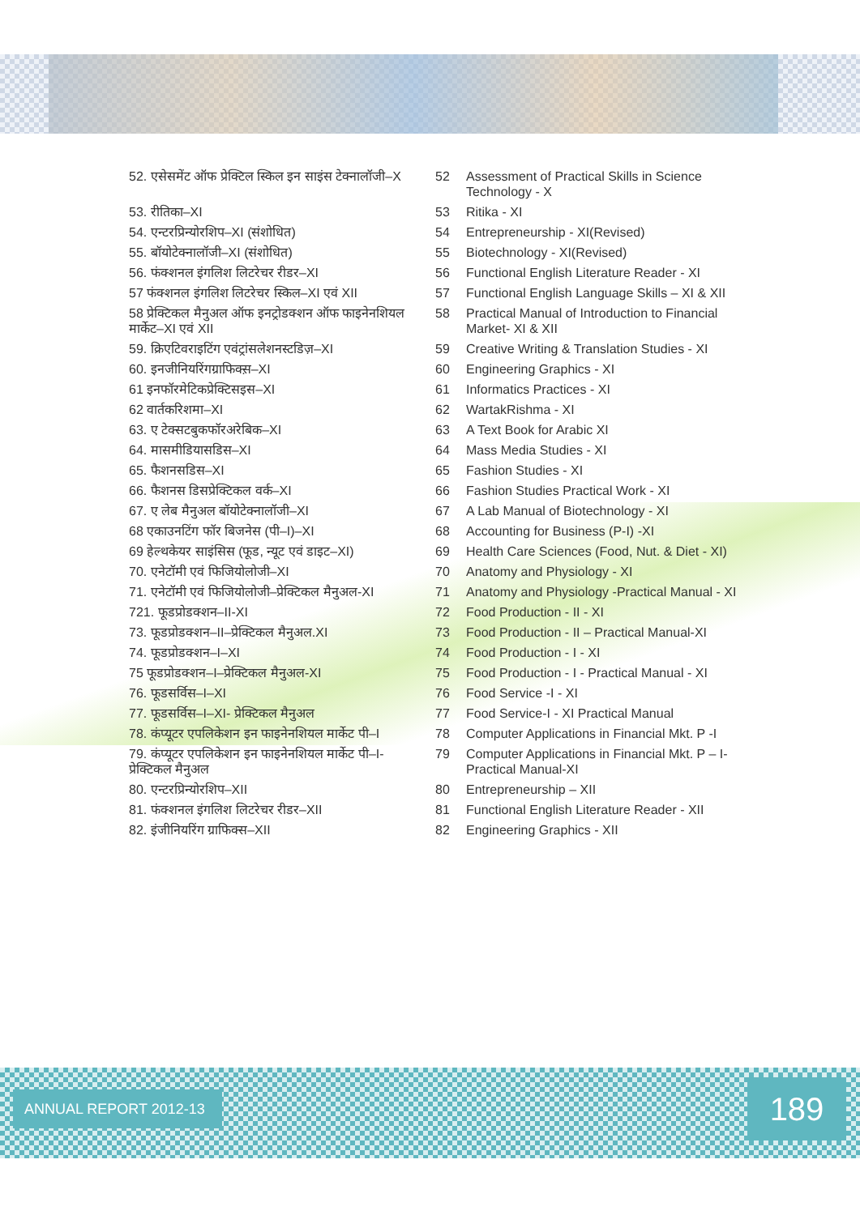| 52. एसेसमेंट ऑफ प्रेक्टिल स्किल इन साइंस टेक्नालॉजी–X | 52 | Assessment of Practical Skills in Science Technology - X |
| 53. रीतिका–XI | 53 | Ritika - XI |
| 54. एन्टरप्रिन्योरशिप–XI (संशोधित) | 54 | Entrepreneurship - XI(Revised) |
| 55. बॉयोटेक्नालॉजी–XI (संशोधित) | 55 | Biotechnology - XI(Revised) |
| 56. फंक्शनल इंगलिश लिटरेचर रीडर–XI | 56 | Functional English Literature Reader - XI |
| 57 फंक्शनल इंगलिश लिटरेचर स्किल–XI एवं XII | 57 | Functional English Language Skills – XI & XII |
| 58 प्रेक्टिकल मैनुअल ऑफ इनट्रोडक्शन ऑफ फाइनेनशियल मार्केट–XI एवं XII | 58 | Practical Manual of Introduction to Financial Market- XI & XII |
| 59. क्रिएटिवराइटिंग एवंट्रांसलेशनस्टडिज़–XI | 59 | Creative Writing & Translation Studies - XI |
| 60. इनजीनियरिंगग्राफिक्स़–XI | 60 | Engineering Graphics - XI |
| 61 इनफॉरमेटिकप्रेक्टिसइस–XI | 61 | Informatics Practices - XI |
| 62 वार्तकरिशमा–XI | 62 | WartakRishma - XI |
| 63. ए टेक्सटबुकफॉरअरेबिक–XI | 63 | A Text Book for Arabic XI |
| 64. मासमीडियासडिस–XI | 64 | Mass Media Studies - XI |
| 65. फैशनसडिस–XI | 65 | Fashion Studies - XI |
| 66. फैशनस डिसप्रेक्टिकल वर्क–XI | 66 | Fashion Studies Practical Work - XI |
| 67. ए लेब मैनुअल बॉयोटेक्नालॉजी–XI | 67 | A Lab Manual of Biotechnology - XI |
| 68 एकाउनटिंग फॉर बिजनेस (पी–I)–XI | 68 | Accounting for Business (P-I) -XI |
| 69 हेल्थकेयर साइंसिस (फूड, न्यूट एवं डाइट–XI) | 69 | Health Care Sciences (Food, Nut. & Diet - XI) |
| 70. एनेटॉमी एवं फिजियोलोजी–XI | 70 | Anatomy and Physiology - XI |
| 71. एनेटॉमी एवं फिजियोलोजी–प्रेक्टिकल मैनुअल-XI | 71 | Anatomy and Physiology -Practical Manual - XI |
| 721. फूडप्रोडक्शन–II-XI | 72 | Food Production - II - XI |
| 73. फूडप्रोडक्शन–II–प्रेक्टिकल मैनुअल.XI | 73 | Food Production - II – Practical Manual-XI |
| 74. फूडप्रोडक्शन–I–XI | 74 | Food Production - I - XI |
| 75 फूडप्रोडक्शन–I–प्रेक्टिकल मैनुअल-XI | 75 | Food Production - I - Practical Manual - XI |
| 76. फूडसर्विस–I–XI | 76 | Food Service -I - XI |
| 77. फूडसर्विस–I–XI- प्रेक्टिकल मैनुअल | 77 | Food Service-I - XI Practical Manual |
| 78. कंप्यूटर एपलिकेशन इन फाइनेनशियल मार्केट पी–I | 78 | Computer Applications in Financial Mkt. P -I |
| 79. कंप्यूटर एपलिकेशन इन फाइनेनशियल मार्केट पी–I- प्रेक्टिकल मैनुअल | 79 | Computer Applications in Financial Mkt. P – I- Practical Manual-XI |
| 80. एन्टरप्रिन्योरशिप–XII | 80 | Entrepreneurship – XII |
| 81. फंक्शनल इंगलिश लिटरेचर रीडर–XII | 81 | Functional English Literature Reader - XII |
| 82. इंजीनियरिंग ग्राफिक्स–XII | 82 | Engineering Graphics - XII |
ANNUAL REPORT 2012-13 189